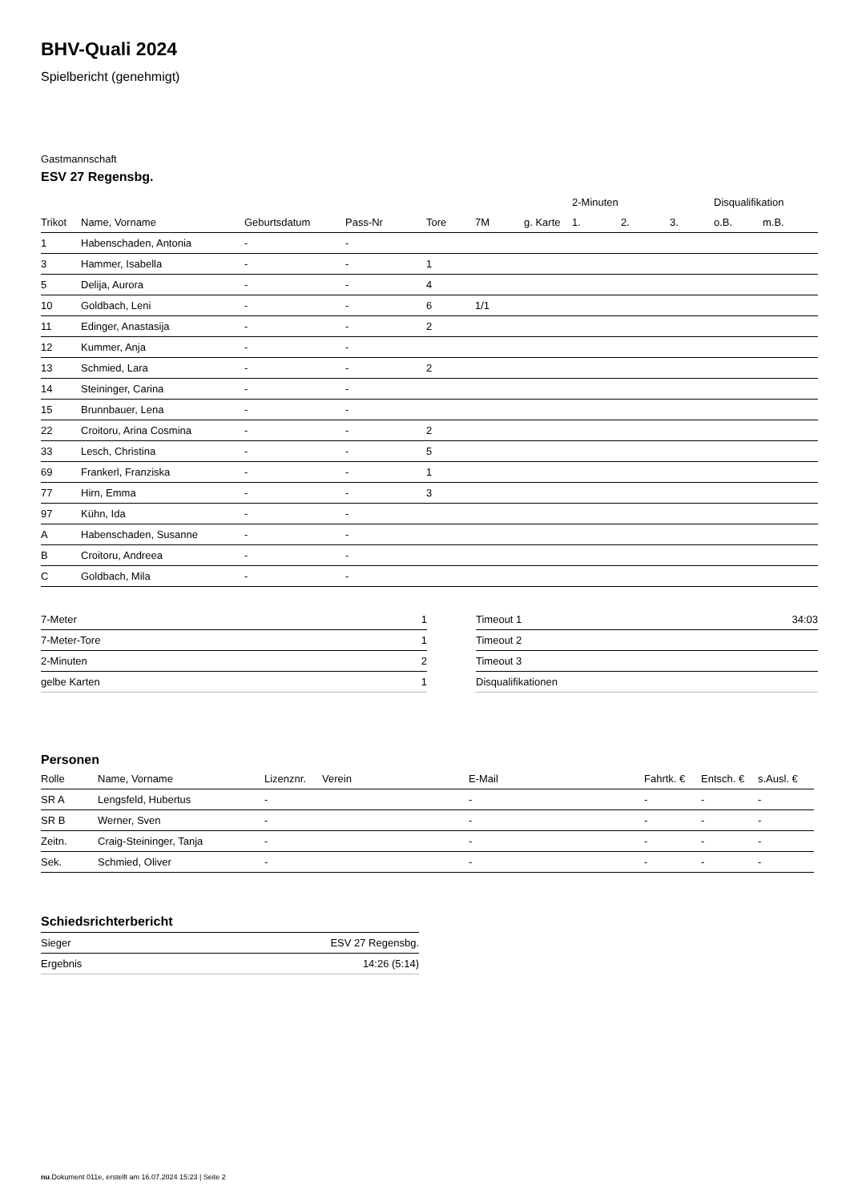BHV-Quali 2024
Spielbericht (genehmigt)
Gastmannschaft
ESV 27 Regensbg.
| | | | | | | | 2-Minuten | | | Disqualifikation | |
| --- | --- | --- | --- | --- | --- | --- | --- | --- | --- | --- | --- |
| Trikot | Name, Vorname | Geburtsdatum | Pass-Nr | Tore | 7M | g. Karte | 1. | 2. | 3. | o.B. | m.B. |
| 1 | Habenschaden, Antonia | - | - | | | | | | | | |
| 3 | Hammer, Isabella | - | - | 1 | | | | | | | |
| 5 | Delija, Aurora | - | - | 4 | | | | | | | |
| 10 | Goldbach, Leni | - | - | 6 | 1/1 | | | | | | |
| 11 | Edinger, Anastasija | - | - | 2 | | | | | | | |
| 12 | Kummer, Anja | - | - | | | | | | | | |
| 13 | Schmied, Lara | - | - | 2 | | | | | | | |
| 14 | Steininger, Carina | - | - | | | | | | | | |
| 15 | Brunnbauer, Lena | - | - | | | | | | | | |
| 22 | Croitoru, Arina Cosmina | - | - | 2 | | | | | | | |
| 33 | Lesch, Christina | - | - | 5 | | | | | | | |
| 69 | Frankerl, Franziska | - | - | 1 | | | | | | | |
| 77 | Hirn, Emma | - | - | 3 | | | | | | | |
| 97 | Kühn, Ida | - | - | | | | | | | | |
| A | Habenschaden, Susanne | - | - | | | | | | | | |
| B | Croitoru, Andreea | - | - | | | | | | | | |
| C | Goldbach, Mila | - | - | | | | | | | | |
| 7-Meter | 1 |
| 7-Meter-Tore | 1 |
| 2-Minuten | 2 |
| gelbe Karten | 1 |
| Timeout 1 | 34:03 |
| Timeout 2 | |
| Timeout 3 | |
| Disqualifikationen | |
Personen
| Rolle | Name, Vorname | Lizenznr. | Verein | E-Mail | Fahrtk. € | Entsch. € | s.Ausl. € |
| --- | --- | --- | --- | --- | --- | --- | --- |
| SR A | Lengsfeld, Hubertus | - | | - | - | - | - |
| SR B | Werner, Sven | - | | - | - | - | - |
| Zeitn. | Craig-Steininger, Tanja | - | | - | - | - | - |
| Sek. | Schmied, Oliver | - | | - | - | - | - |
Schiedsrichterbericht
| Sieger | ESV 27 Regensbg. |
| Ergebnis | 14:26 (5:14) |
nu.Dokument 011e, erstellt am 16.07.2024 15:23 | Seite 2